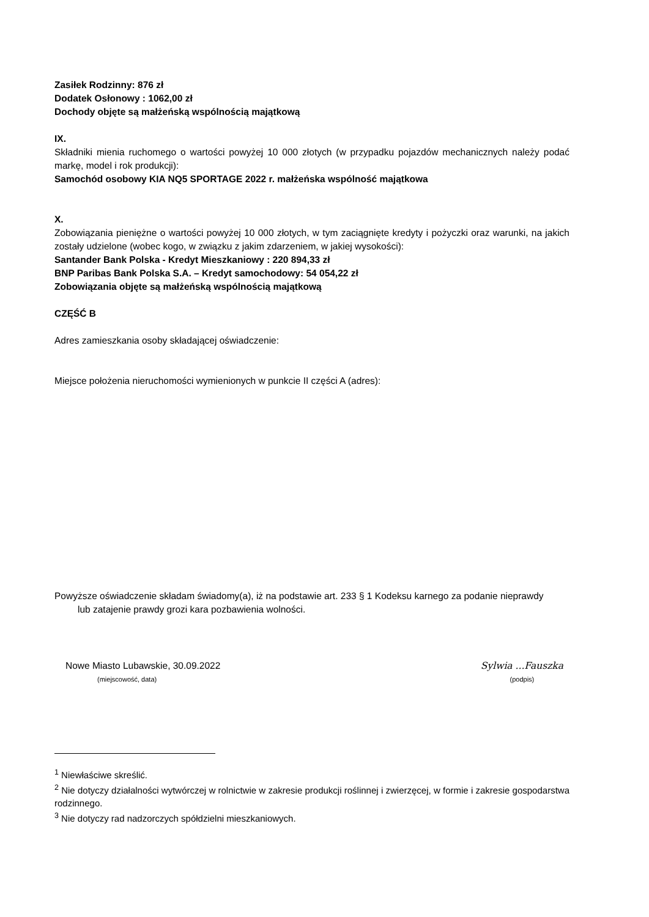Zasiłek Rodzinny: 876 zł
Dodatek Osłonowy : 1062,00 zł
Dochody objęte są małżeńską wspólnością majątkową
IX.
Składniki mienia ruchomego o wartości powyżej 10 000 złotych (w przypadku pojazdów mechanicznych należy podać markę, model i rok produkcji):
Samochód osobowy KIA NQ5 SPORTAGE 2022 r. małżeńska wspólność majątkowa
X.
Zobowiązania pieniężne o wartości powyżej 10 000 złotych, w tym zaciągnięte kredyty i pożyczki oraz warunki, na jakich zostały udzielone (wobec kogo, w związku z jakim zdarzeniem, w jakiej wysokości):
Santander Bank Polska - Kredyt Mieszkaniowy : 220 894,33 zł
BNP Paribas Bank Polska S.A. – Kredyt samochodowy: 54 054,22 zł
Zobowiązania objęte są małżeńską wspólnością majątkową
CZĘŚĆ B
Adres zamieszkania osoby składającej oświadczenie:
Miejsce położenia nieruchomości wymienionych w punkcie II części A (adres):
Powyższe oświadczenie składam świadomy(a), iż na podstawie art. 233 § 1 Kodeksu karnego za podanie nieprawdy
lub zatajenie prawdy grozi kara pozbawienia wolności.
Nowe Miasto Lubawskie, 30.09.2022
(miejscowość, data)
Sylwia ...Fauszka
(podpis)
<sup>1</sup> Niewłaściwe skreślić.
<sup>2</sup> Nie dotyczy działalności wytwórczej w rolnictwie w zakresie produkcji roślinnej i zwierzęcej, w formie i zakresie gospodarstwa rodzinnego.
<sup>3</sup> Nie dotyczy rad nadzorczych spółdzielni mieszkaniowych.